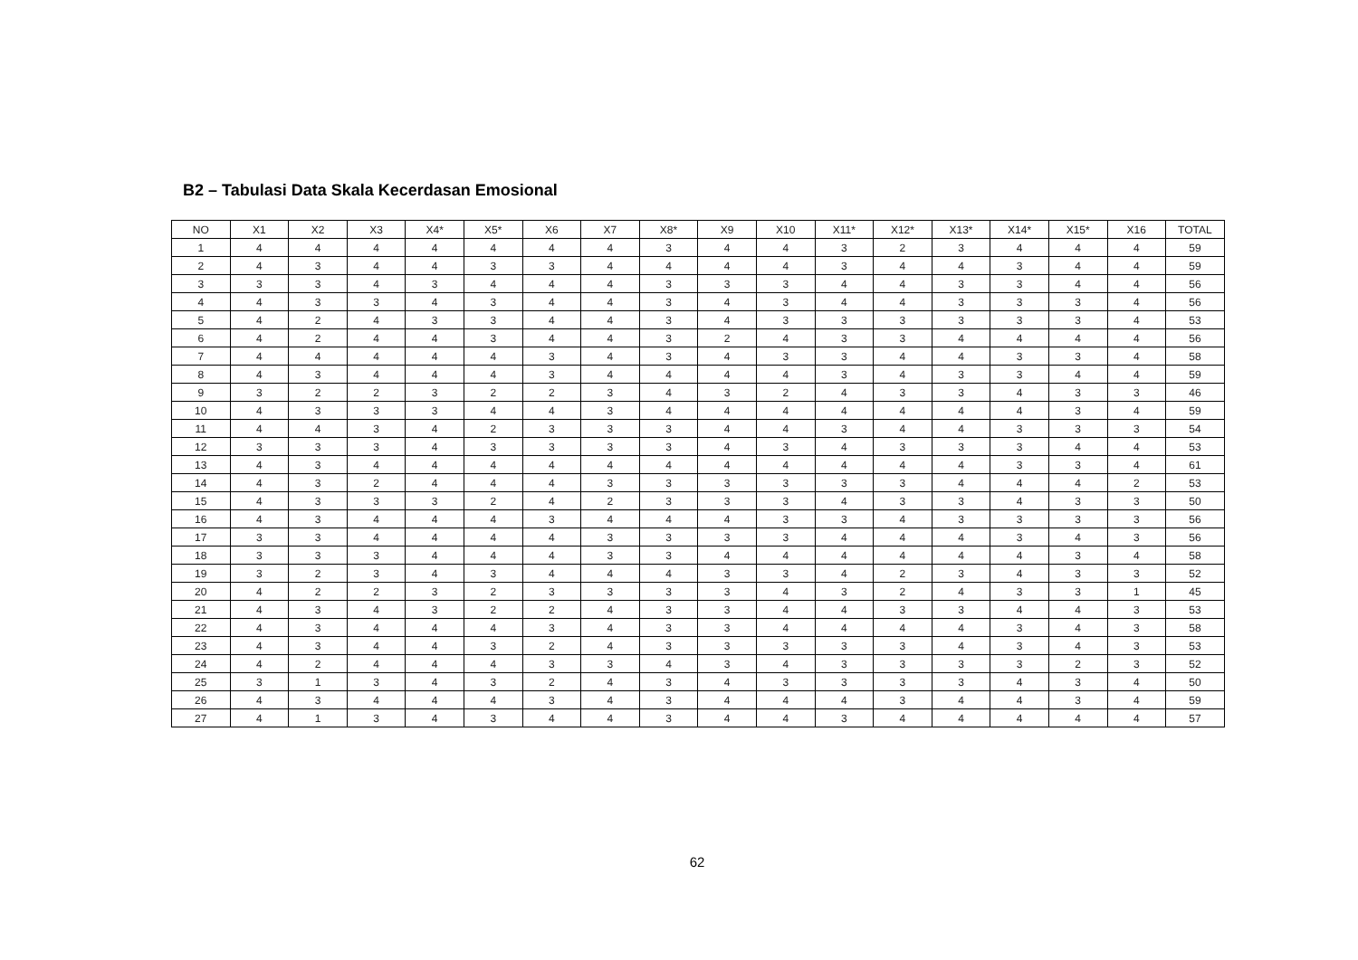B2 – Tabulasi Data Skala Kecerdasan Emosional
| NO | X1 | X2 | X3 | X4* | X5* | X6 | X7 | X8* | X9 | X10 | X11* | X12* | X13* | X14* | X15* | X16 | TOTAL |
| --- | --- | --- | --- | --- | --- | --- | --- | --- | --- | --- | --- | --- | --- | --- | --- | --- | --- |
| 1 | 4 | 4 | 4 | 4 | 4 | 4 | 4 | 3 | 4 | 4 | 3 | 2 | 3 | 4 | 4 | 4 | 59 |
| 2 | 4 | 3 | 4 | 4 | 3 | 3 | 4 | 4 | 4 | 4 | 3 | 4 | 4 | 3 | 4 | 4 | 59 |
| 3 | 3 | 3 | 4 | 3 | 4 | 4 | 4 | 3 | 3 | 3 | 4 | 4 | 3 | 3 | 4 | 4 | 56 |
| 4 | 4 | 3 | 3 | 4 | 3 | 4 | 4 | 3 | 4 | 3 | 4 | 4 | 3 | 3 | 3 | 4 | 56 |
| 5 | 4 | 2 | 4 | 3 | 3 | 4 | 4 | 3 | 4 | 3 | 3 | 3 | 3 | 3 | 3 | 4 | 53 |
| 6 | 4 | 2 | 4 | 4 | 3 | 4 | 4 | 3 | 2 | 4 | 3 | 3 | 4 | 4 | 4 | 4 | 56 |
| 7 | 4 | 4 | 4 | 4 | 4 | 3 | 4 | 3 | 4 | 3 | 3 | 4 | 4 | 3 | 3 | 4 | 58 |
| 8 | 4 | 3 | 4 | 4 | 4 | 3 | 4 | 4 | 4 | 4 | 3 | 4 | 3 | 3 | 4 | 4 | 59 |
| 9 | 3 | 2 | 2 | 3 | 2 | 2 | 3 | 4 | 3 | 2 | 4 | 3 | 3 | 4 | 3 | 3 | 46 |
| 10 | 4 | 3 | 3 | 3 | 4 | 4 | 3 | 4 | 4 | 4 | 4 | 4 | 4 | 4 | 3 | 4 | 59 |
| 11 | 4 | 4 | 3 | 4 | 2 | 3 | 3 | 3 | 4 | 4 | 3 | 4 | 4 | 3 | 3 | 3 | 54 |
| 12 | 3 | 3 | 3 | 4 | 3 | 3 | 3 | 3 | 4 | 3 | 4 | 3 | 3 | 3 | 4 | 4 | 53 |
| 13 | 4 | 3 | 4 | 4 | 4 | 4 | 4 | 4 | 4 | 4 | 4 | 4 | 4 | 3 | 3 | 4 | 61 |
| 14 | 4 | 3 | 2 | 4 | 4 | 4 | 3 | 3 | 3 | 3 | 3 | 3 | 4 | 4 | 4 | 2 | 53 |
| 15 | 4 | 3 | 3 | 3 | 2 | 4 | 2 | 3 | 3 | 3 | 4 | 3 | 3 | 4 | 3 | 3 | 50 |
| 16 | 4 | 3 | 4 | 4 | 4 | 3 | 4 | 4 | 4 | 3 | 3 | 4 | 3 | 3 | 3 | 3 | 56 |
| 17 | 3 | 3 | 4 | 4 | 4 | 4 | 3 | 3 | 3 | 3 | 4 | 4 | 4 | 3 | 4 | 3 | 56 |
| 18 | 3 | 3 | 3 | 4 | 4 | 4 | 3 | 3 | 4 | 4 | 4 | 4 | 4 | 4 | 3 | 4 | 58 |
| 19 | 3 | 2 | 3 | 4 | 3 | 4 | 4 | 4 | 3 | 3 | 4 | 2 | 3 | 4 | 3 | 3 | 52 |
| 20 | 4 | 2 | 2 | 3 | 2 | 3 | 3 | 3 | 3 | 4 | 3 | 2 | 4 | 3 | 3 | 1 | 45 |
| 21 | 4 | 3 | 4 | 3 | 2 | 2 | 4 | 3 | 3 | 4 | 4 | 3 | 3 | 4 | 4 | 3 | 53 |
| 22 | 4 | 3 | 4 | 4 | 4 | 3 | 4 | 3 | 3 | 4 | 4 | 4 | 4 | 3 | 4 | 3 | 58 |
| 23 | 4 | 3 | 4 | 4 | 3 | 2 | 4 | 3 | 3 | 3 | 3 | 3 | 4 | 3 | 4 | 3 | 53 |
| 24 | 4 | 2 | 4 | 4 | 4 | 3 | 3 | 4 | 3 | 4 | 3 | 3 | 3 | 3 | 2 | 3 | 52 |
| 25 | 3 | 1 | 3 | 4 | 3 | 2 | 4 | 3 | 4 | 3 | 3 | 3 | 3 | 4 | 3 | 4 | 50 |
| 26 | 4 | 3 | 4 | 4 | 4 | 3 | 4 | 3 | 4 | 4 | 4 | 3 | 4 | 4 | 3 | 4 | 59 |
| 27 | 4 | 1 | 3 | 4 | 3 | 4 | 4 | 3 | 4 | 4 | 3 | 4 | 4 | 4 | 4 | 4 | 57 |
62